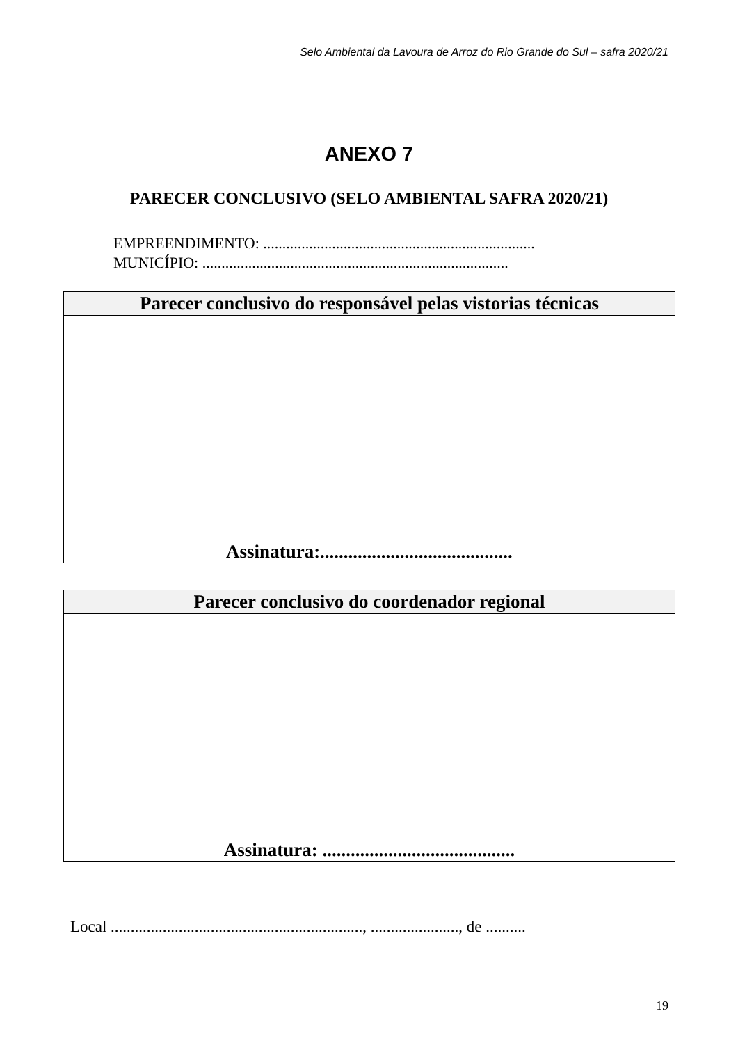Selo Ambiental da Lavoura de Arroz do Rio Grande do Sul – safra 2020/21
ANEXO 7
PARECER CONCLUSIVO (SELO AMBIENTAL SAFRA 2020/21)
EMPREENDIMENTO: .......................................................................
MUNICÍPIO: ................................................................................
| Parecer conclusivo do responsável pelas vistorias técnicas |
| --- |
| Assinatura:......................................... |
| Parecer conclusivo do coordenador regional |
| --- |
| Assinatura: ......................................... |
Local ..............................................................., ......................, de ..........
19